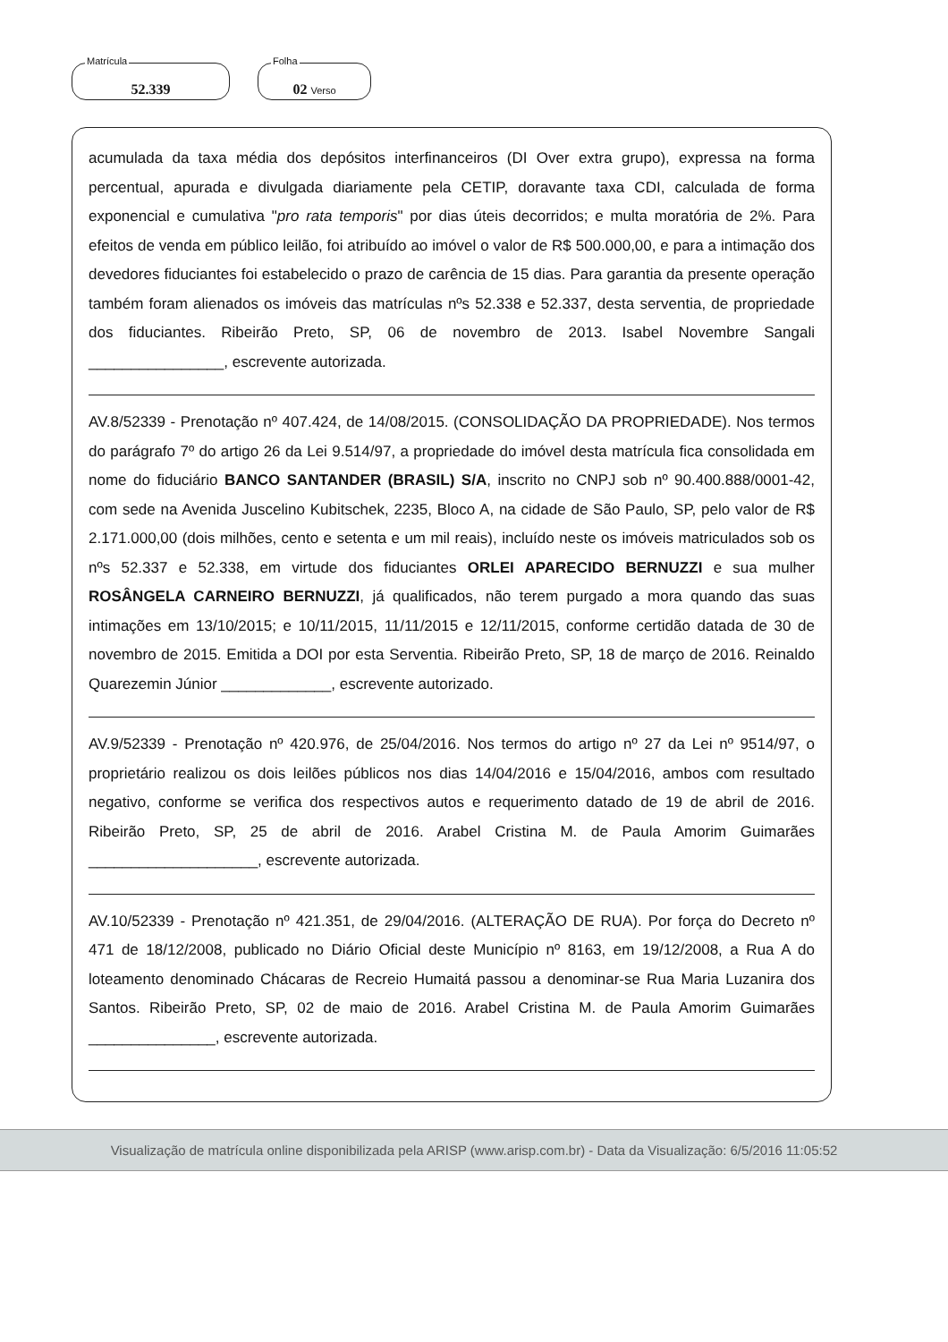Matrícula
52.339
Folha
02 Verso
acumulada da taxa média dos depósitos interfinanceiros (DI Over extra grupo), expressa na forma percentual, apurada e divulgada diariamente pela CETIP, doravante taxa CDI, calculada de forma exponencial e cumulativa "pro rata temporis" por dias úteis decorridos; e multa moratória de 2%. Para efeitos de venda em público leilão, foi atribuído ao imóvel o valor de R$ 500.000,00, e para a intimação dos devedores fiduciantes foi estabelecido o prazo de carência de 15 dias. Para garantia da presente operação também foram alienados os imóveis das matrículas nºs 52.338 e 52.337, desta serventia, de propriedade dos fiduciantes. Ribeirão Preto, SP, 06 de novembro de 2013. Isabel Novembre Sangali ________________, escrevente autorizada.
AV.8/52339 - Prenotação nº 407.424, de 14/08/2015. (CONSOLIDAÇÃO DA PROPRIEDADE). Nos termos do parágrafo 7º do artigo 26 da Lei 9.514/97, a propriedade do imóvel desta matrícula fica consolidada em nome do fiduciário BANCO SANTANDER (BRASIL) S/A, inscrito no CNPJ sob nº 90.400.888/0001-42, com sede na Avenida Juscelino Kubitschek, 2235, Bloco A, na cidade de São Paulo, SP, pelo valor de R$ 2.171.000,00 (dois milhões, cento e setenta e um mil reais), incluído neste os imóveis matriculados sob os nºs 52.337 e 52.338, em virtude dos fiduciantes ORLEI APARECIDO BERNUZZI e sua mulher ROSÂNGELA CARNEIRO BERNUZZI, já qualificados, não terem purgado a mora quando das suas intimações em 13/10/2015; e 10/11/2015, 11/11/2015 e 12/11/2015, conforme certidão datada de 30 de novembro de 2015. Emitida a DOI por esta Serventia. Ribeirão Preto, SP, 18 de março de 2016. Reinaldo Quarezemin Júnior _____________, escrevente autorizado.
AV.9/52339 - Prenotação nº 420.976, de 25/04/2016. Nos termos do artigo nº 27 da Lei nº 9514/97, o proprietário realizou os dois leilões públicos nos dias 14/04/2016 e 15/04/2016, ambos com resultado negativo, conforme se verifica dos respectivos autos e requerimento datado de 19 de abril de 2016. Ribeirão Preto, SP, 25 de abril de 2016. Arabel Cristina M. de Paula Amorim Guimarães ____________________, escrevente autorizada.
AV.10/52339 - Prenotação nº 421.351, de 29/04/2016. (ALTERAÇÃO DE RUA). Por força do Decreto nº 471 de 18/12/2008, publicado no Diário Oficial deste Município nº 8163, em 19/12/2008, a Rua A do loteamento denominado Chácaras de Recreio Humaitá passou a denominar-se Rua Maria Luzanira dos Santos. Ribeirão Preto, SP, 02 de maio de 2016. Arabel Cristina M. de Paula Amorim Guimarães _______________, escrevente autorizada.
Visualização de matrícula online disponibilizada pela ARISP (www.arisp.com.br) - Data da Visualização: 6/5/2016 11:05:52